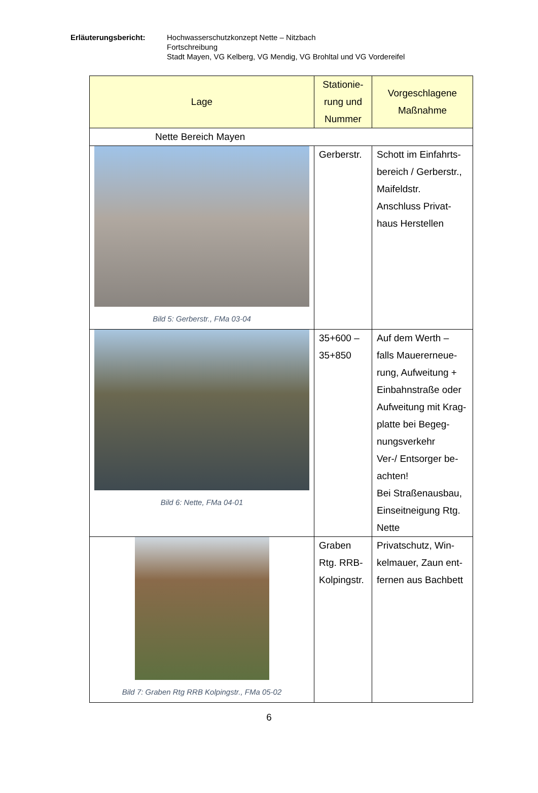Erläuterungsbericht: Hochwasserschutzkonzept Nette – Nitzbach
Fortschreibung
Stadt Mayen, VG Kelberg, VG Mendig, VG Brohltal und VG Vordereifel
| Lage | Stationie- rung und Nummer | Vorgeschlagene Maßnahme |
| --- | --- | --- |
| Nette Bereich Mayen | | |
| Bild 5: Gerberstr., FMa 03-04 | Gerberstr. | Schott im Einfahrts- bereich / Gerberstr., Maifeldstr. Anschluss Privat- haus Herstellen |
| Bild 6: Nette, FMa 04-01 | 35+600 – 35+850 | Auf dem Werth – falls Mauererneue- rung, Aufweitung + Einbahnstraße oder Aufweitung mit Krag- platte bei Begeg- nungsverkehr Ver-/ Entsorger be- achten! Bei Straßenausbau, Einseitneigung Rtg. Nette |
| Bild 7: Graben Rtg RRB Kolpingstr., FMa 05-02 | Graben Rtg. RRB- Kolpingstr. | Privatschutz, Win- kelmauer, Zaun ent- fernen aus Bachbett |
6